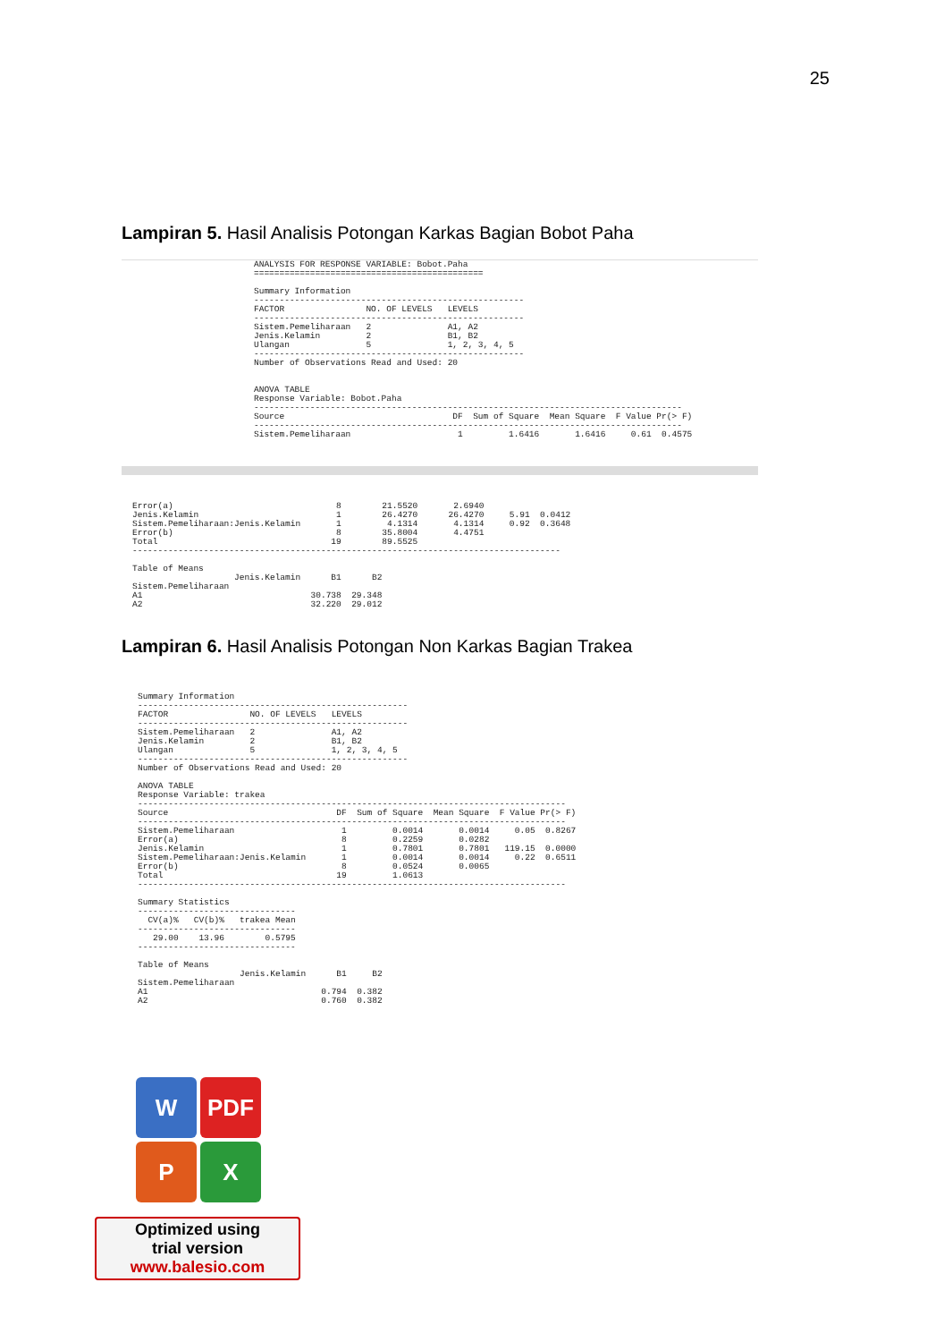25
Lampiran 5. Hasil Analisis Potongan Karkas Bagian Bobot Paha
ANALYSIS FOR RESPONSE VARIABLE: Bobot.Paha
=============================================

Summary Information
-----------------------------------------------------
FACTOR                NO. OF LEVELS   LEVELS
-----------------------------------------------------
Sistem.Pemeliharaan   2               A1, A2
Jenis.Kelamin         2               B1, B2
Ulangan               5               1, 2, 3, 4, 5
-----------------------------------------------------
Number of Observations Read and Used: 20


ANOVA TABLE
Response Variable: Bobot.Paha
------------------------------------------------------------------------------------
Source                                 DF  Sum of Square  Mean Square  F Value Pr(> F)
------------------------------------------------------------------------------------
Sistem.Pemeliharaan                     1         1.6416       1.6416     0.61  0.4575
Error(a)                                8        21.5520       2.6940
Jenis.Kelamin                           1        26.4270      26.4270     5.91  0.0412
Sistem.Pemeliharaan:Jenis.Kelamin       1         4.1314       4.1314     0.92  0.3648
Error(b)                                8        35.8004       4.4751
Total                                  19        89.5525
------------------------------------------------------------------------------------

Table of Means
                    Jenis.Kelamin      B1      B2
Sistem.Pemeliharaan
A1                                 30.738  29.348
A2                                 32.220  29.012
Lampiran 6. Hasil Analisis Potongan Non Karkas Bagian Trakea
Summary Information
-----------------------------------------------------
FACTOR                NO. OF LEVELS   LEVELS
-----------------------------------------------------
Sistem.Pemeliharaan   2               A1, A2
Jenis.Kelamin         2               B1, B2
Ulangan               5               1, 2, 3, 4, 5
-----------------------------------------------------
Number of Observations Read and Used: 20

ANOVA TABLE
Response Variable: trakea
------------------------------------------------------------------------------------
Source                                 DF  Sum of Square  Mean Square  F Value Pr(> F)
------------------------------------------------------------------------------------
Sistem.Pemeliharaan                     1         0.0014       0.0014     0.05  0.8267
Error(a)                                8         0.2259       0.0282
Jenis.Kelamin                           1         0.7801       0.7801   119.15  0.0000
Sistem.Pemeliharaan:Jenis.Kelamin       1         0.0014       0.0014     0.22  0.6511
Error(b)                                8         0.0524       0.0065
Total                                  19         1.0613
------------------------------------------------------------------------------------

Summary Statistics
-------------------------------
  CV(a)%   CV(b)%   trakea Mean
-------------------------------
   29.00    13.96        0.5795
-------------------------------

Table of Means
                    Jenis.Kelamin      B1     B2
Sistem.Pemeliharaan
A1                                  0.794  0.382
A2                                  0.760  0.382
W
PDF
P
X
Optimized using
trial version
www.balesio.com